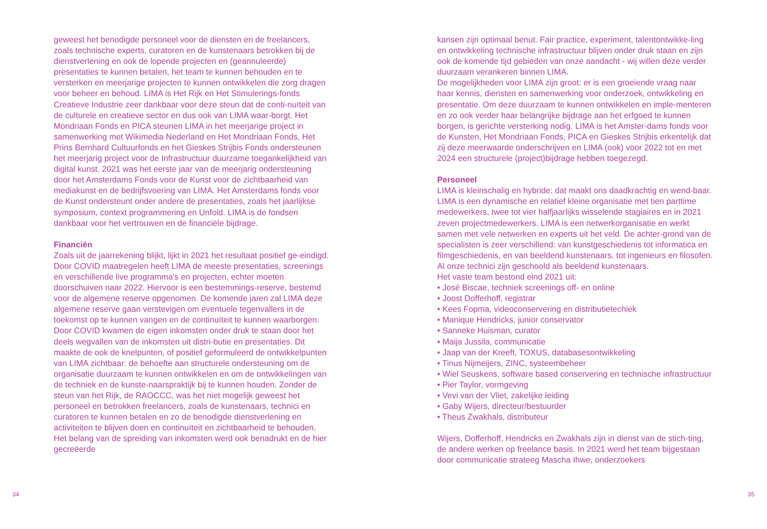geweest het benodigde personeel voor de diensten en de freelancers, zoals technische experts, curatoren en de kunstenaars betrokken bij de dienstverlening en ook de lopende projecten en (geannuleerde) presentaties te kunnen betalen, het team te kunnen behouden en te versterken en meerjarige projecten te kunnen ontwikkelen die zorg dragen voor beheer en behoud. LIMA is Het Rijk en Het Stimulerings-fonds Creatieve Industrie zeer dankbaar voor deze steun dat de conti-nuïteit van de culturele en creatieve sector en dus ook van LIMA waar-borgt. Het Mondriaan Fonds en PICA steunen LIMA in het meerjarige project in samenwerking met Wikimedia Nederland en Het Mondriaan Fonds, Het Prins Bernhard Cultuurfonds en het Gieskes Strijbis Fonds ondersteunen het meerjarig project voor de Infrastructuur duurzame toegankelijkheid van digital kunst. 2021 was het eerste jaar van de meerjarig ondersteuning door het Amsterdams Fonds voor de Kunst voor de zichtbaarheid van mediakunst en de bedrijfsvoering van LIMA. Het Amsterdams fonds voor de Kunst ondersteunt onder andere de presentaties, zoals het jaarlijkse symposium, context programmering en Unfold. LIMA is de fondsen dankbaar voor het vertrouwen en de financiële bijdrage.
Financiën
Zoals uit de jaarrekening blijkt, lijkt in 2021 het resultaat positief ge-eindigd. Door COVID maatregelen heeft LIMA de meeste presentaties, screenings en verschillende live programma's en projecten, echter moeten doorschuiven naar 2022. Hiervoor is een bestemmings-reserve, bestemd voor de algemene reserve opgenomen. De komende jaren zal LIMA deze algemene reserve gaan verstevigen om eventuele tegenvallers in de toekomst op te kunnen vangen en de continuïteit te kunnen waarborgen. Door COVID kwamen de eigen inkomsten onder druk te staan door het deels wegvallen van de inkomsten uit distri-butie en presentaties. Dit maakte de ook de knelpunten, of positief geformuleerd de ontwikkelpunten van LIMA zichtbaar: de behoefte aan structurele ondersteuning om de organisatie duurzaam te kunnen ontwikkelen en om de ontwikkelingen van de techniek en de kunste-naarspraktijk bij te kunnen houden. Zonder de steun van het Rijk, de RAOCCC, was het niet mogelijk geweest het personeel en betrokken freelancers, zoals de kunstenaars, technici en curatoren te kunnen betalen en zo de benodigde dienstverlening en activiteiten te blijven doen en continuïteit en zichtbaarheid te behouden. Het belang van de spreiding van inkomsten werd ook benadrukt en de hier gecreëerde
34
kansen zijn optimaal benut. Fair practice, experiment, talentontwikke-ling en ontwikkeling technische infrastructuur blijven onder druk staan en zijn ook de komende tijd gebieden van onze aandacht - wij willen deze verder duurzaam verankeren binnen LIMA.
De mogelijkheden voor LIMA zijn groot: er is een groeiende vraag naar haar kennis, diensten en samenwerking voor onderzoek, ontwikkeling en presentatie. Om deze duurzaam te kunnen ontwikkelen en imple-menteren en zo ook verder haar belangrijke bijdrage aan het erfgoed te kunnen borgen, is gerichte versterking nodig. LIMA is het Amster-dams fonds voor de Kunsten, Het Mondriaan Fonds, PICA en Gieskes Strijbis erkentelijk dat zij deze meerwaarde onderschrijven en LIMA (ook) voor 2022 tot en met 2024 een structurele (project)bijdrage hebben toegezegd.
Personeel
LIMA is kleinschalig en hybride: dat maakt ons daadkrachtig en wend-baar. LIMA is een dynamische en relatief kleine organisatie met tien parttime medewerkers, twee tot vier halfjaarlijks wisselende stagiaires en in 2021 zeven projectmedewerkers. LIMA is een netwerkorganisatie en werkt samen met vele netwerken en experts uit het veld. De achter-grond van de specialisten is zeer verschillend: van kunstgeschiedenis tot informatica en filmgeschiedenis, en van beeldend kunstenaars, tot ingenieurs en filosofen. Al onze technici zijn geschoold als beeldend kunstenaars.
Het vaste team bestond eind 2021 uit:
• José Biscae, techniek screenings off- en online
• Joost Dofferhoff, registrar
• Kees Fopma, videoconservering en distributietechiek
• Manique Hendricks, junior conservator
• Sanneke Huisman, curator
• Maija Jussila, communicatie
• Jaap van der Kreeft, TOXUS, databasesontwikkeling
• Tinus Nijmeijers, ZINC, systeembeheer
• Wiel Seuskens, software based conservering en technische infrastructuur
• Pier Taylor, vormgeving
• Vevi van der Vliet, zakelijke leiding
• Gaby Wijers, directeur/bestuurder
• Theus Zwakhals, distributeur
Wijers, Dofferhoff, Hendricks en Zwakhals zijn in dienst van de stich-ting, de andere werken op freelance basis. In 2021 werd het team bijgestaan door communicatie strateeg Mascha Ihwe, onderzoekers
35